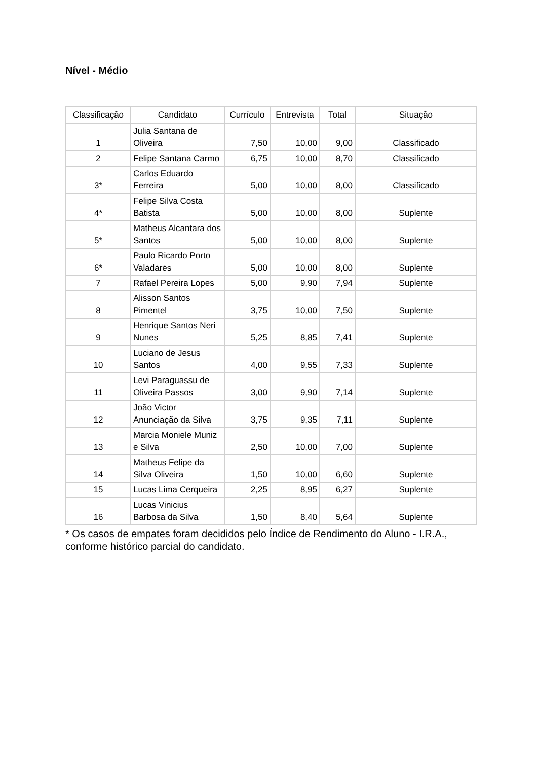Nível - Médio
| Classificação | Candidato | Currículo | Entrevista | Total | Situação |
| --- | --- | --- | --- | --- | --- |
| 1 | Julia Santana de Oliveira | 7,50 | 10,00 | 9,00 | Classificado |
| 2 | Felipe Santana Carmo | 6,75 | 10,00 | 8,70 | Classificado |
| 3* | Carlos Eduardo Ferreira | 5,00 | 10,00 | 8,00 | Classificado |
| 4* | Felipe Silva Costa Batista | 5,00 | 10,00 | 8,00 | Suplente |
| 5* | Matheus Alcantara dos Santos | 5,00 | 10,00 | 8,00 | Suplente |
| 6* | Paulo Ricardo Porto Valadares | 5,00 | 10,00 | 8,00 | Suplente |
| 7 | Rafael Pereira Lopes | 5,00 | 9,90 | 7,94 | Suplente |
| 8 | Alisson Santos Pimentel | 3,75 | 10,00 | 7,50 | Suplente |
| 9 | Henrique Santos Neri Nunes | 5,25 | 8,85 | 7,41 | Suplente |
| 10 | Luciano de Jesus Santos | 4,00 | 9,55 | 7,33 | Suplente |
| 11 | Levi Paraguassu de Oliveira Passos | 3,00 | 9,90 | 7,14 | Suplente |
| 12 | João Victor Anunciação da Silva | 3,75 | 9,35 | 7,11 | Suplente |
| 13 | Marcia Moniele Muniz e Silva | 2,50 | 10,00 | 7,00 | Suplente |
| 14 | Matheus Felipe da Silva Oliveira | 1,50 | 10,00 | 6,60 | Suplente |
| 15 | Lucas Lima Cerqueira | 2,25 | 8,95 | 6,27 | Suplente |
| 16 | Lucas Vinicius Barbosa da Silva | 1,50 | 8,40 | 5,64 | Suplente |
* Os casos de empates foram decididos pelo Índice de Rendimento do Aluno - I.R.A., conforme histórico parcial do candidato.